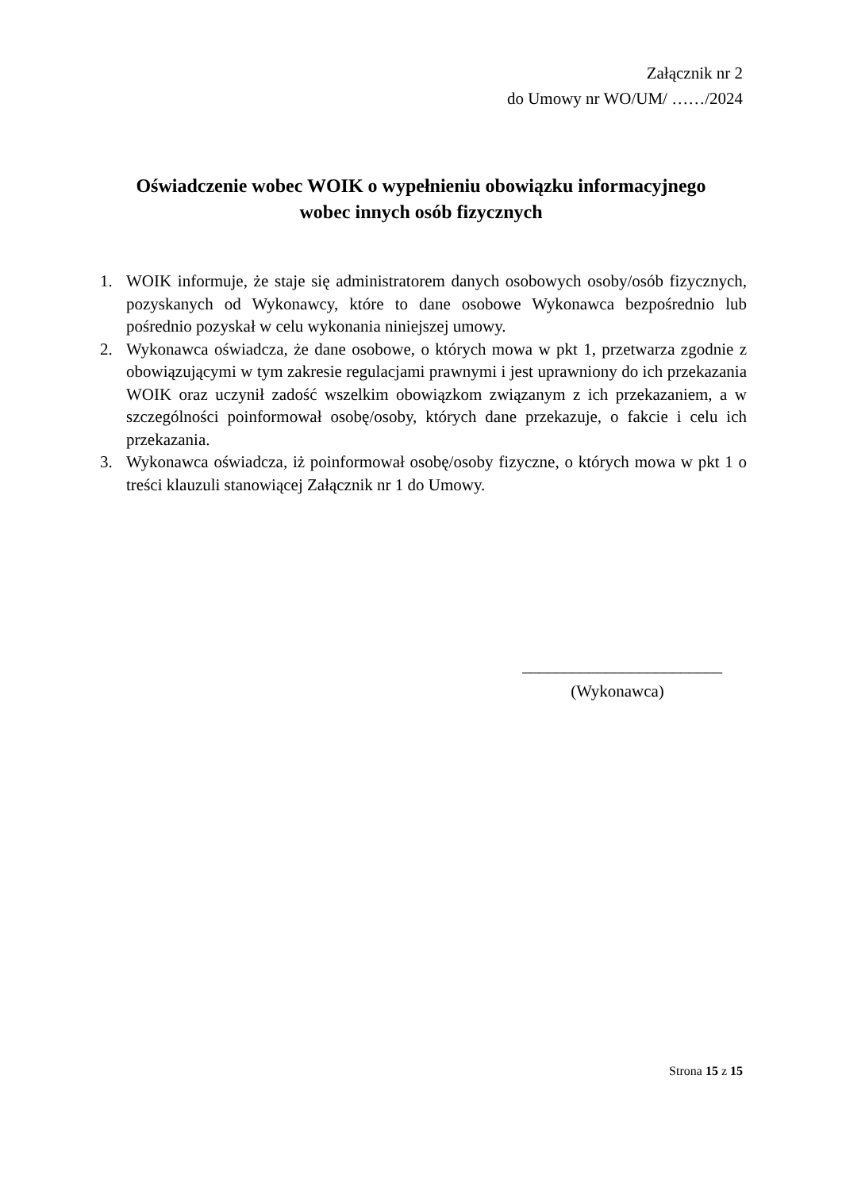Załącznik nr 2
do Umowy nr WO/UM/ ……/2024
Oświadczenie wobec WOIK o wypełnieniu obowiązku informacyjnego
wobec innych osób fizycznych
1. WOIK informuje, że staje się administratorem danych osobowych osoby/osób fizycznych, pozyskanych od Wykonawcy, które to dane osobowe Wykonawca bezpośrednio lub pośrednio pozyskał w celu wykonania niniejszej umowy.
2. Wykonawca oświadcza, że dane osobowe, o których mowa w pkt 1, przetwarza zgodnie z obowiązującymi w tym zakresie regulacjami prawnymi i jest uprawniony do ich przekazania WOIK oraz uczynił zadość wszelkim obowiązkom związanym z ich przekazaniem, a w szczególności poinformował osobę/osoby, których dane przekazuje, o fakcie i celu ich przekazania.
3. Wykonawca oświadcza, iż poinformował osobę/osoby fizyczne, o których mowa w pkt 1 o treści klauzuli stanowiącej Załącznik nr 1 do Umowy.
________________________
(Wykonawca)
Strona 15 z 15